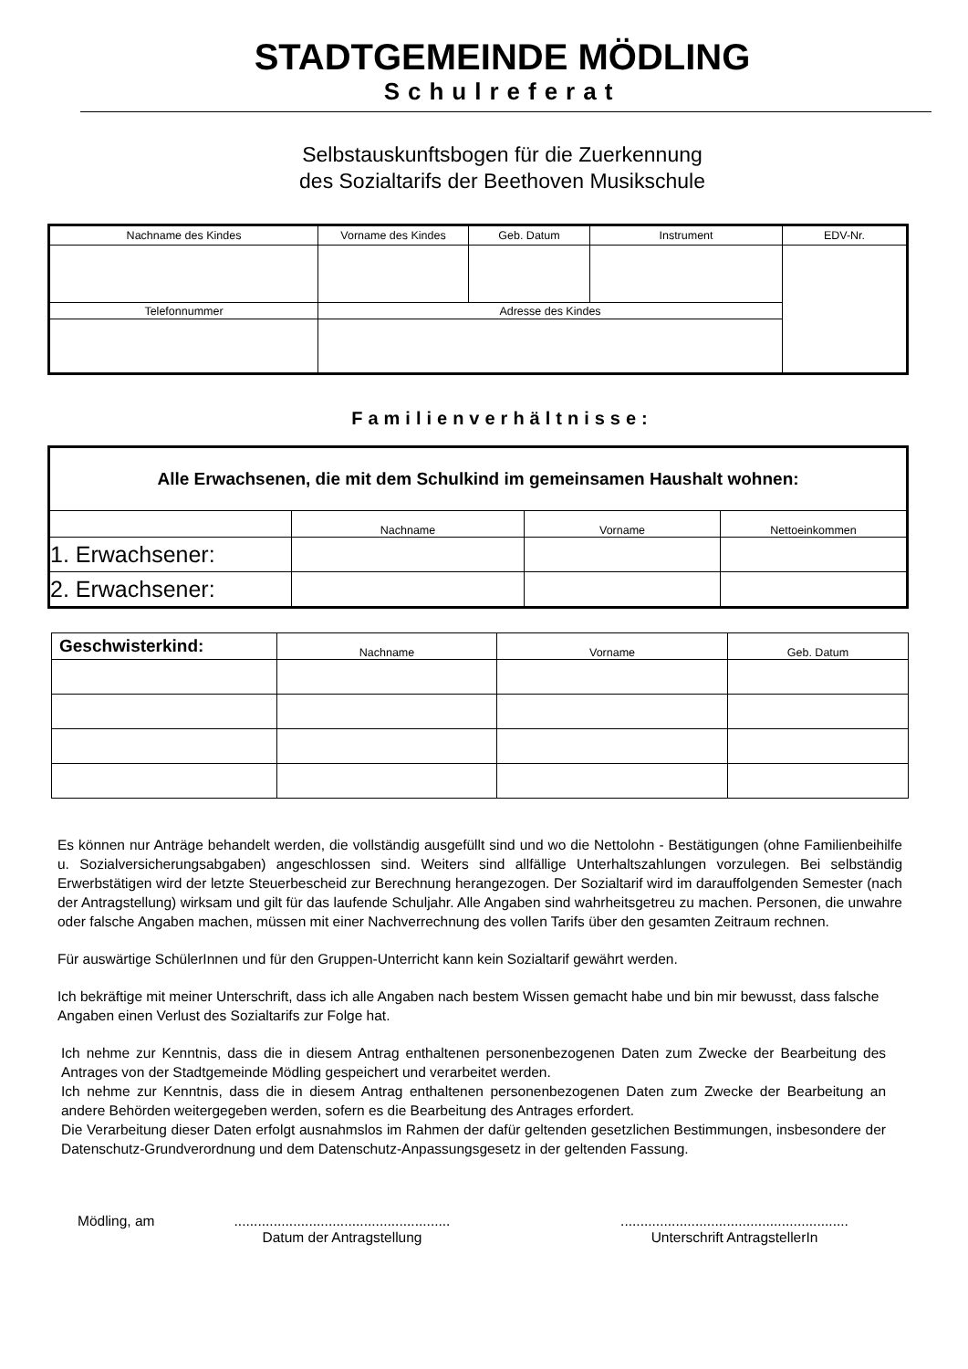STADTGEMEINDE MÖDLING
Schulreferat
Selbstauskunftsbogen für die Zuerkennung
des Sozialtarifs der Beethoven Musikschule
| Nachname des Kindes | Vorname des Kindes | Geb. Datum | Instrument | EDV-Nr. |
| --- | --- | --- | --- | --- |
| Telefonnummer | Adresse des Kindes | | | |
Familienverhältnisse:
| Alle Erwachsenen, die mit dem Schulkind im gemeinsamen Haushalt wohnen: | | | |
| | Nachname | Vorname | Nettoeinkommen |
| 1. Erwachsener: | | | |
| 2. Erwachsener: | | | |
| Geschwisterkind: | Nachname | Vorname | Geb. Datum |
| --- | --- | --- | --- |
Es können nur Anträge behandelt werden, die vollständig ausgefüllt sind und wo die Nettolohn - Bestätigungen (ohne Familienbeihilfe u. Sozialversicherungsabgaben) angeschlossen sind. Weiters sind allfällige Unterhaltszahlungen vorzulegen. Bei selbständig Erwerbstätigen wird der letzte Steuerbescheid zur Berechnung herangezogen. Der Sozialtarif wird im darauffolgenden Semester (nach der Antragstellung) wirksam und gilt für das laufende Schuljahr. Alle Angaben sind wahrheitsgetreu zu machen. Personen, die unwahre oder falsche Angaben machen, müssen mit einer Nachverrechnung des vollen Tarifs über den gesamten Zeitraum rechnen.
Für auswärtige SchülerInnen und für den Gruppen-Unterricht kann kein Sozialtarif gewährt werden.
Ich bekräftige mit meiner Unterschrift, dass ich alle Angaben nach bestem Wissen gemacht habe und bin mir bewusst, dass falsche Angaben einen Verlust des Sozialtarifs zur Folge hat.
Ich nehme zur Kenntnis, dass die in diesem Antrag enthaltenen personenbezogenen Daten zum Zwecke der Bearbeitung des Antrages von der Stadtgemeinde Mödling gespeichert und verarbeitet werden.
Ich nehme zur Kenntnis, dass die in diesem Antrag enthaltenen personenbezogenen Daten zum Zwecke der Bearbeitung an andere Behörden weitergegeben werden, sofern es die Bearbeitung des Antrages erfordert.
Die Verarbeitung dieser Daten erfolgt ausnahmslos im Rahmen der dafür geltenden gesetzlichen Bestimmungen, insbesondere der Datenschutz-Grundverordnung und dem Datenschutz-Anpassungsgesetz in der geltenden Fassung.
Mödling, am .......................................................
Datum der Antragstellung
..........................................................
Unterschrift AntragstellerIn